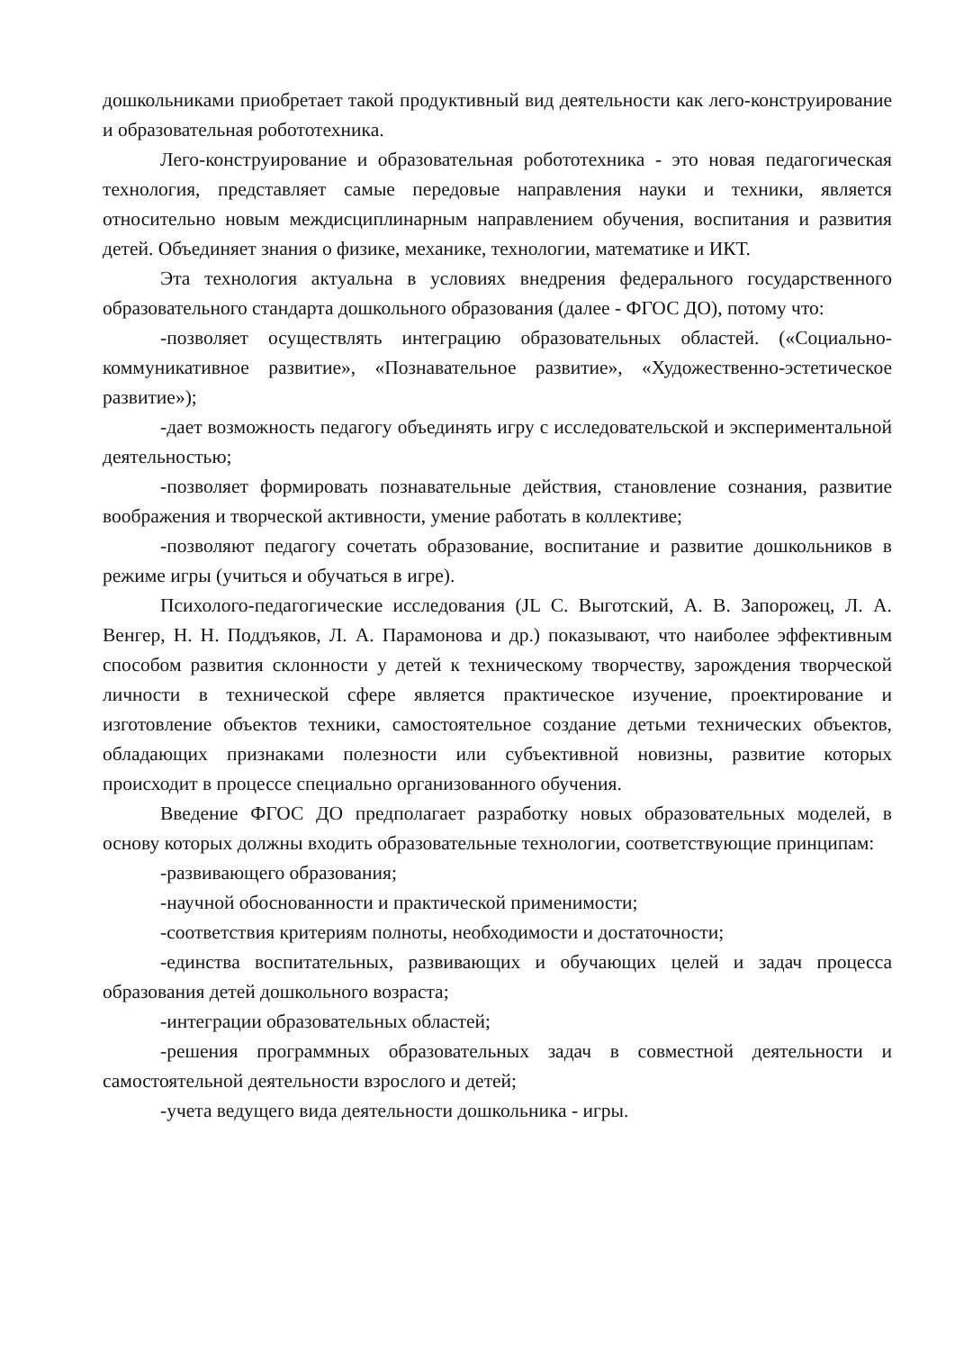дошкольниками приобретает такой продуктивный вид деятельности как лего-конструирование и образовательная робототехника.
Лего-конструирование и образовательная робототехника - это новая педагогическая технология, представляет самые передовые направления науки и техники, является относительно новым междисциплинарным направлением обучения, воспитания и развития детей. Объединяет знания о физике, механике, технологии, математике и ИКТ.
Эта технология актуальна в условиях внедрения федерального государственного образовательного стандарта дошкольного образования (далее - ФГОС ДО), потому что:
-позволяет осуществлять интеграцию образовательных областей. («Социально-коммуникативное развитие», «Познавательное развитие», «Художественно-эстетическое развитие»);
-дает возможность педагогу объединять игру с исследовательской и экспериментальной деятельностью;
-позволяет формировать познавательные действия, становление сознания, развитие воображения и творческой активности, умение работать в коллективе;
-позволяют педагогу сочетать образование, воспитание и развитие дошкольников в режиме игры (учиться и обучаться в игре).
Психолого-педагогические исследования (JL С. Выготский, А. В. Запорожец, Л. А. Венгер, Н. Н. Поддъяков, Л. А. Парамонова и др.) показывают, что наиболее эффективным способом развития склонности у детей к техническому творчеству, зарождения творческой личности в технической сфере является практическое изучение, проектирование и изготовление объектов техники, самостоятельное создание детьми технических объектов, обладающих признаками полезности или субъективной новизны, развитие которых происходит в процессе специально организованного обучения.
Введение ФГОС ДО предполагает разработку новых образовательных моделей, в основу которых должны входить образовательные технологии, соответствующие принципам:
-развивающего образования;
-научной обоснованности и практической применимости;
-соответствия критериям полноты, необходимости и достаточности;
-единства воспитательных, развивающих и обучающих целей и задач процесса образования детей дошкольного возраста;
-интеграции образовательных областей;
-решения программных образовательных задач в совместной деятельности и самостоятельной деятельности взрослого и детей;
-учета ведущего вида деятельности дошкольника - игры.